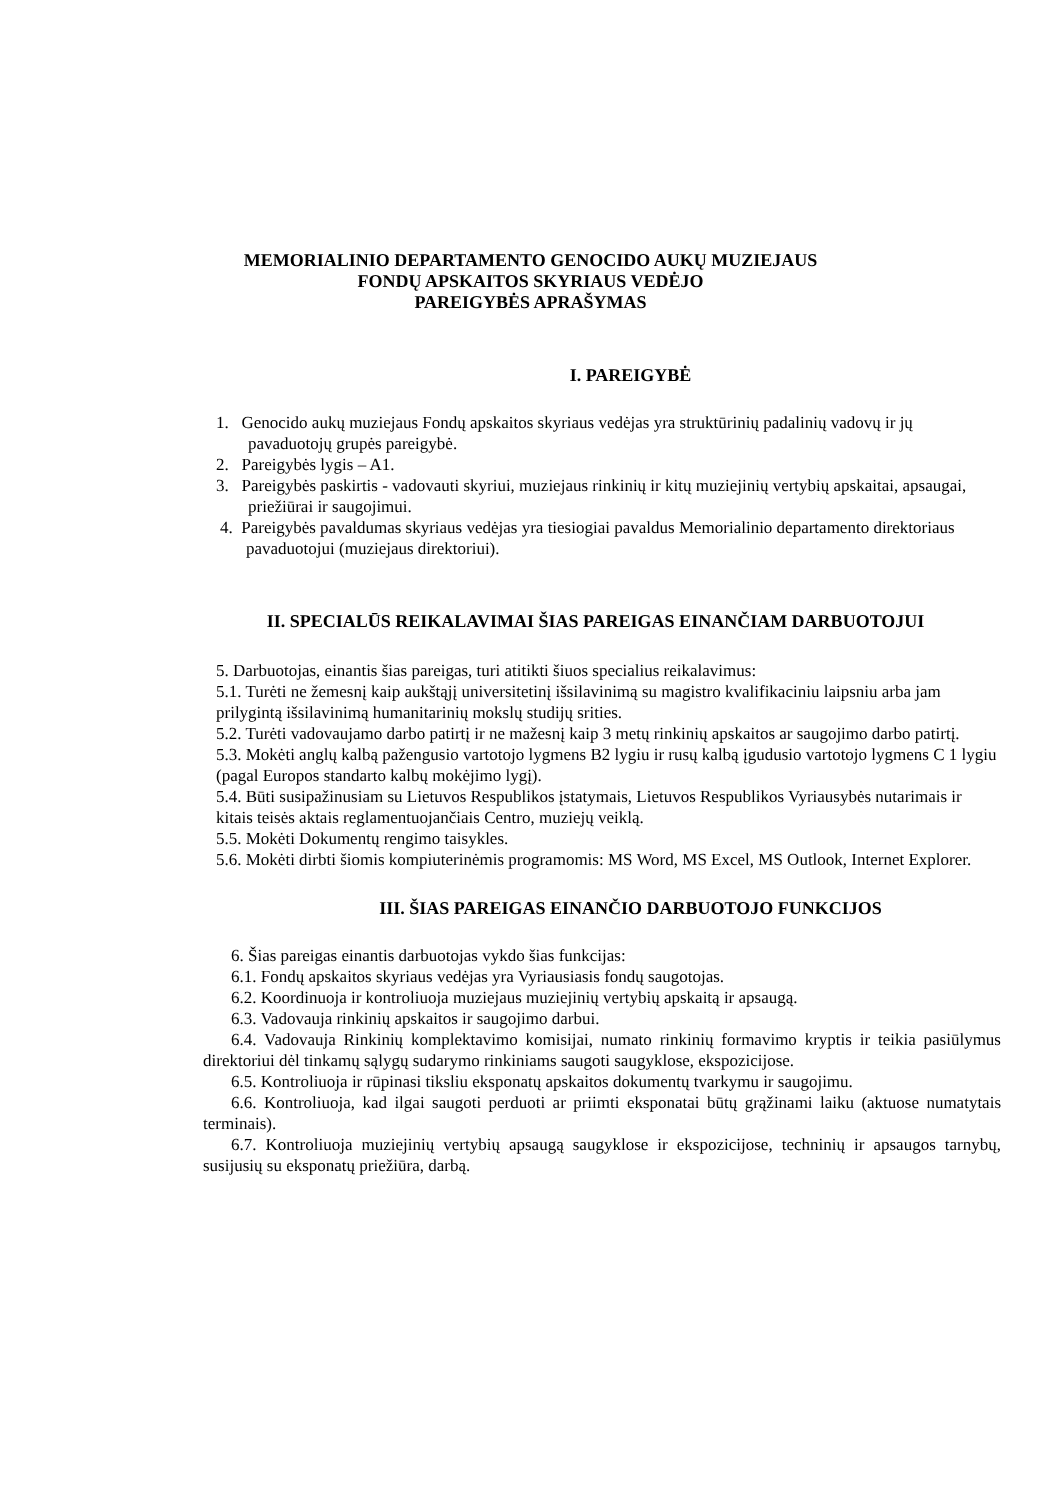MEMORIALINIO DEPARTAMENTO GENOCIDO AUKŲ MUZIEJAUS
FONDŲ APSKAITOS SKYRIAUS VEDĖJO
PAREIGYBĖS APRAŠYMAS
I. PAREIGYBĖ
1. Genocido aukų muziejaus Fondų apskaitos skyriaus vedėjas yra struktūrinių padalinių vadovų ir jų pavaduotojų grupės pareigybė.
2. Pareigybės lygis – A1.
3. Pareigybės paskirtis - vadovauti skyriui, muziejaus rinkinių ir kitų muziejinių vertybių apskaitai, apsaugai, priežiūrai ir saugojimui.
4. Pareigybės pavaldumas skyriaus vedėjas yra tiesiogiai pavaldus Memorialinio departamento direktoriaus pavaduotojui (muziejaus direktoriui).
II. SPECIALŪS REIKALAVIMAI ŠIAS PAREIGAS EINANČIAM DARBUOTOJUI
5. Darbuotojas, einantis šias pareigas, turi atitikti šiuos specialius reikalavimus:
5.1. Turėti ne žemesnį kaip aukštąjį universitetinį išsilavinimą su magistro kvalifikaciniu laipsniu arba jam prilygintą išsilavinimą humanitarinių mokslų studijų srities.
5.2. Turėti vadovaujamo darbo patirtį ir ne mažesnį kaip 3 metų rinkinių apskaitos ar saugojimo darbo patirtį.
5.3. Mokėti anglų kalbą pažengusio vartotojo lygmens B2 lygiu ir rusų kalbą įgudusio vartotojo lygmens C 1 lygiu (pagal Europos standarto kalbų mokėjimo lygį).
5.4. Būti susipažinusiam su Lietuvos Respublikos įstatymais, Lietuvos Respublikos Vyriausybės nutarimais ir kitais teisės aktais reglamentuojančiais Centro, muziejų veiklą.
5.5. Mokėti Dokumentų rengimo taisykles.
5.6. Mokėti dirbti šiomis kompiuterinėmis programomis: MS Word, MS Excel, MS Outlook, Internet Explorer.
III. ŠIAS PAREIGAS EINANČIO DARBUOTOJO FUNKCIJOS
6. Šias pareigas einantis darbuotojas vykdo šias funkcijas:
6.1. Fondų apskaitos skyriaus vedėjas yra Vyriausiasis fondų saugotojas.
6.2. Koordinuoja ir kontroliuoja muziejaus muziejinių vertybių apskaitą ir apsaugą.
6.3. Vadovauja rinkinių apskaitos ir saugojimo darbui.
6.4. Vadovauja Rinkinių komplektavimo komisijai, numato rinkinių formavimo kryptis ir teikia pasiūlymus direktoriui dėl tinkamų sąlygų sudarymo rinkiniams saugoti saugyklose, ekspozicijose.
6.5. Kontroliuoja ir rūpinasi tiksliu eksponatų apskaitos dokumentų tvarkymu ir saugojimu.
6.6. Kontroliuoja, kad ilgai saugoti perduoti ar priimti eksponatai būtų grąžinami laiku (aktuose numatytais terminais).
6.7. Kontroliuoja muziejinių vertybių apsaugą saugyklose ir ekspozicijose, techninių ir apsaugos tarnybų, susijusių su eksponatų priežiūra, darbą.